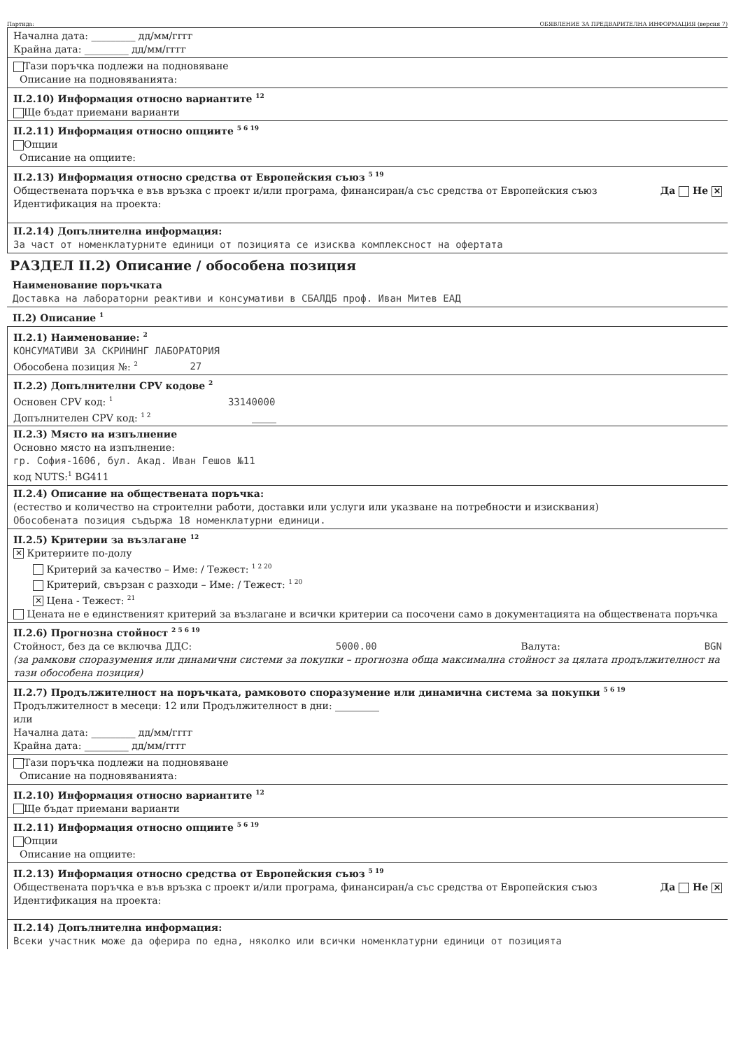Партида: ОБЯВЛЕНИЕ ЗА ПРЕДВАРИТЕЛНА ИНФОРМАЦИЯ (версия 7)
Начална дата: _________ дд/мм/гггг
Крайна дата: _________ дд/мм/гггг
Тази поръчка подлежи на подновяване
Описание на подновяванията:
II.2.10) Информация относно вариантите <sup>12</sup>
Ще бъдат приемани варианти
II.2.11) Информация относно опциите <sup>5 6 19</sup>
Опции
Описание на опциите:
II.2.13) Информация относно средства от Европейския съюз <sup>5 19</sup>
Обществената поръчка е във връзка с проект и/или програма, финансиран/а със средства от Европейския съюз Да Не ✕
Идентификация на проекта:
II.2.14) Допълнителна информация:
За част от номенклатурните единици от позицията се изисква комплексност на офертата
РАЗДЕЛ II.2) Описание / обособена позиция
Наименование поръчката
Доставка на лабораторни реактиви и консумативи в СБАЛДБ проф. Иван Митев ЕАД
II.2) Описание <sup>1</sup>
II.2.1) Наименование: <sup>2</sup>
КОНСУМАТИВИ ЗА СКРИНИНГ ЛАБОРАТОРИЯ
Обособена позиция №: <sup>2</sup> 27
II.2.2) Допълнителни CPV кодове <sup>2</sup>
Основен CPV код: <sup>1</sup> 33140000
Допълнителен CPV код: <sup>1 2</sup> _____
II.2.3) Място на изпълнение
Основно място на изпълнение:
гр. София-1606, бул. Акад. Иван Гешов №11
код NUTS:<sup>1</sup> BG411
II.2.4) Описание на обществената поръчка:
(естество и количество на строителни работи, доставки или услуги или указване на потребности и изисквания)
Обособената позиция съдържа 18 номенклатурни единици.
II.2.5) Критерии за възлагане <sup>12</sup>
✕ Критериите по-долу
Критерий за качество – Име: / Тежест: <sup>1 2 20</sup>
Критерий, свързан с разходи – Име: / Тежест: <sup>1 20</sup>
✕ Цена - Тежест: <sup>21</sup>
Цената не е единственият критерий за възлагане и всички критерии са посочени само в документацията на обществената поръчка
II.2.6) Прогнозна стойност <sup>2 5 6 19</sup>
Стойност, без да се включва ДДС: 5000.00 Валута: BGN
(за рамкови споразумения или динамични системи за покупки – прогнозна обща максимална стойност за цялата продължителност на тази обособена позиция)
II.2.7) Продължителност на поръчката, рамковото споразумение или динамична система за покупки <sup>5 6 19</sup>
Продължителност в месеци: 12 или Продължителност в дни: _________
или
Начална дата: _________ дд/мм/гггг
Крайна дата: _________ дд/мм/гггг
Тази поръчка подлежи на подновяване
Описание на подновяванията:
II.2.10) Информация относно вариантите <sup>12</sup>
Ще бъдат приемани варианти
II.2.11) Информация относно опциите <sup>5 6 19</sup>
Опции
Описание на опциите:
II.2.13) Информация относно средства от Европейския съюз <sup>5 19</sup>
Обществената поръчка е във връзка с проект и/или програма, финансиран/а със средства от Европейския съюз Да Не ✕
Идентификация на проекта:
II.2.14) Допълнителна информация:
Всеки участник може да оферира по една, няколко или всички номенклатурни единици от позицията